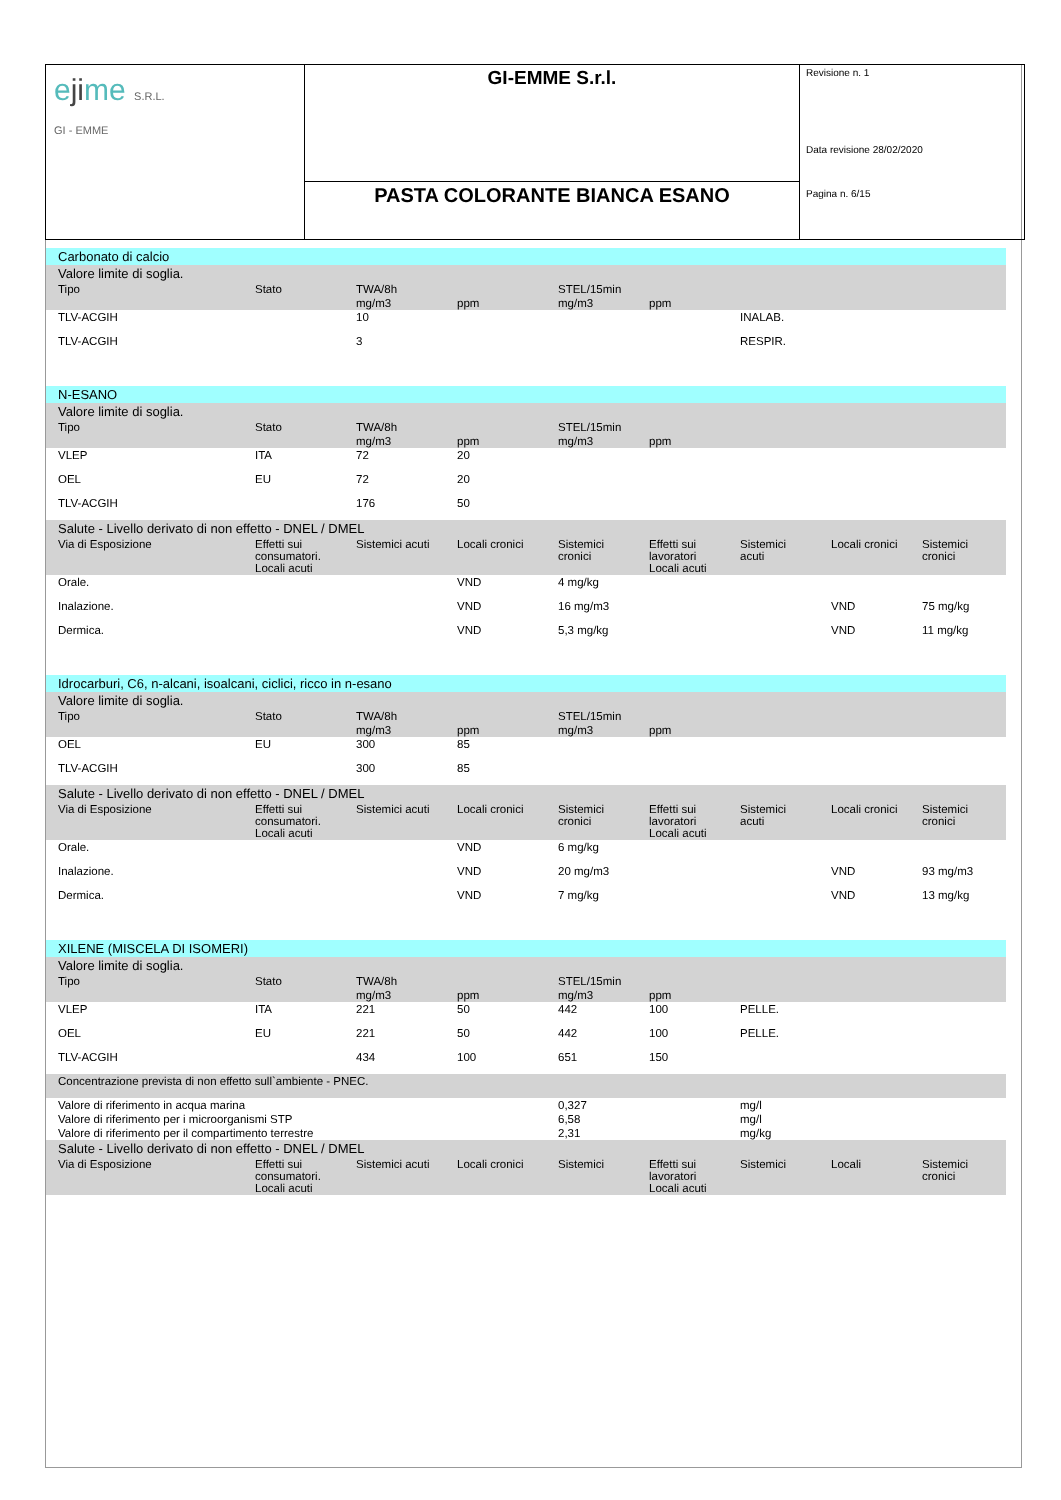| e ji me S.R.L. GI - EMME | GI-EMME S.r.l. | Revisione n. 1 Data revisione 28/02/2020 Pagina n. 6/15 |
| | PASTA COLORANTE BIANCA ESANO | |
| Carbonato di calcio | | | | | | | | |
| Valore limite di soglia. | | | | | | | | |
| Tipo | Stato | TWA/8h | | STEL/15min | | | | |
| | | mg/m3 | ppm | mg/m3 | ppm | | | |
| TLV-ACGIH | | 10 | | | | INALAB. | | |
| TLV-ACGIH | | 3 | | | | RESPIR. | | |
| N-ESANO | | | | | | | | |
| Valore limite di soglia. | | | | | | | | |
| Tipo | Stato | TWA/8h | | STEL/15min | | | | |
| | | mg/m3 | ppm | mg/m3 | ppm | | | |
| VLEP | ITA | 72 | 20 | | | | | |
| OEL | EU | 72 | 20 | | | | | |
| TLV-ACGIH | | 176 | 50 | | | | | |
| Salute - Livello derivato di non effetto - DNEL / DMEL | | | | | | | | |
| Via di Esposizione | Effetti sui consumatori. Locali acuti | Sistemici acuti | Locali cronici | Sistemici cronici | Effetti sui lavoratori Locali acuti | Sistemici acuti | Locali cronici | Sistemici cronici |
| Orale. | | | VND | 4 mg/kg | | | | |
| Inalazione. | | | VND | 16 mg/m3 | | | VND | 75 mg/kg |
| Dermica. | | | VND | 5,3 mg/kg | | | VND | 11 mg/kg |
| Idrocarburi, C6, n-alcani, isoalcani, ciclici, ricco in n-esano | | | | | | | | |
| Valore limite di soglia. | | | | | | | | |
| Tipo | Stato | TWA/8h | | STEL/15min | | | | |
| | | mg/m3 | ppm | mg/m3 | ppm | | | |
| OEL | EU | 300 | 85 | | | | | |
| TLV-ACGIH | | 300 | 85 | | | | | |
| Salute - Livello derivato di non effetto - DNEL / DMEL | | | | | | | | |
| Via di Esposizione | Effetti sui consumatori. Locali acuti | Sistemici acuti | Locali cronici | Sistemici cronici | Effetti sui lavoratori Locali acuti | Sistemici acuti | Locali cronici | Sistemici cronici |
| Orale. | | | VND | 6 mg/kg | | | | |
| Inalazione. | | | VND | 20 mg/m3 | | | VND | 93 mg/m3 |
| Dermica. | | | VND | 7 mg/kg | | | VND | 13 mg/kg |
| XILENE (MISCELA DI ISOMERI) | | | | | | | | |
| Valore limite di soglia. | | | | | | | | |
| Tipo | Stato | TWA/8h | | STEL/15min | | | | |
| | | mg/m3 | ppm | mg/m3 | ppm | | | |
| VLEP | ITA | 221 | 50 | 442 | 100 | PELLE. | | |
| OEL | EU | 221 | 50 | 442 | 100 | PELLE. | | |
| TLV-ACGIH | | 434 | 100 | 651 | 150 | | | |
| Concentrazione prevista di non effetto sull`ambiente - PNEC. | | | | | | | | |
| Valore di riferimento in acqua marina | | | | 0,327 | | mg/l | | |
| Valore di riferimento per i microorganismi STP | | | | 6,58 | | mg/l | | |
| Valore di riferimento per il compartimento terrestre | | | | 2,31 | | mg/kg | | |
| Salute - Livello derivato di non effetto - DNEL / DMEL | | | | | | | | |
| Via di Esposizione | Effetti sui consumatori. Locali acuti | Sistemici acuti | Locali cronici | Sistemici | Effetti sui lavoratori Locali acuti | Sistemici | Locali | Sistemici cronici |